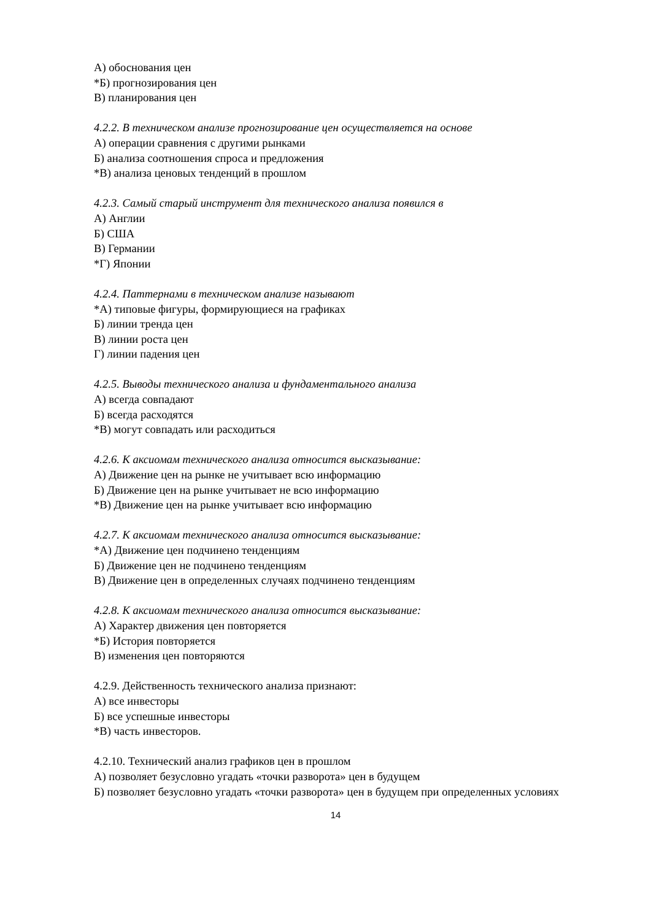А) обоснования цен
*Б) прогнозирования цен
В) планирования цен
4.2.2. В техническом анализе прогнозирование цен осуществляется на основе
А) операции сравнения с другими рынками
Б) анализа соотношения спроса и предложения
*В) анализа ценовых тенденций в прошлом
4.2.3. Самый старый инструмент для технического анализа появился в
А) Англии
Б) США
В) Германии
*Г) Японии
4.2.4. Паттернами в техническом анализе называют
*А) типовые фигуры, формирующиеся на графиках
Б) линии тренда цен
В) линии роста цен
Г) линии падения цен
4.2.5. Выводы технического анализа и фундаментального анализа
А) всегда совпадают
Б) всегда расходятся
*В) могут совпадать или расходиться
4.2.6. К аксиомам технического анализа относится высказывание:
А) Движение цен на рынке не учитывает всю информацию
Б) Движение цен на рынке учитывает не всю информацию
*В) Движение цен на рынке учитывает всю информацию
4.2.7. К аксиомам технического анализа относится высказывание:
*А) Движение цен подчинено тенденциям
Б) Движение цен не подчинено тенденциям
В) Движение цен в определенных случаях подчинено тенденциям
4.2.8. К аксиомам технического анализа относится высказывание:
А) Характер движения цен повторяется
*Б) История повторяется
В) изменения цен повторяются
4.2.9. Действенность технического анализа признают:
А) все инвесторы
Б) все успешные инвесторы
*В) часть инвесторов.
4.2.10. Технический анализ графиков цен в прошлом
А) позволяет безусловно угадать «точки разворота» цен в будущем
Б) позволяет безусловно угадать «точки разворота» цен в будущем при определенных условиях
14